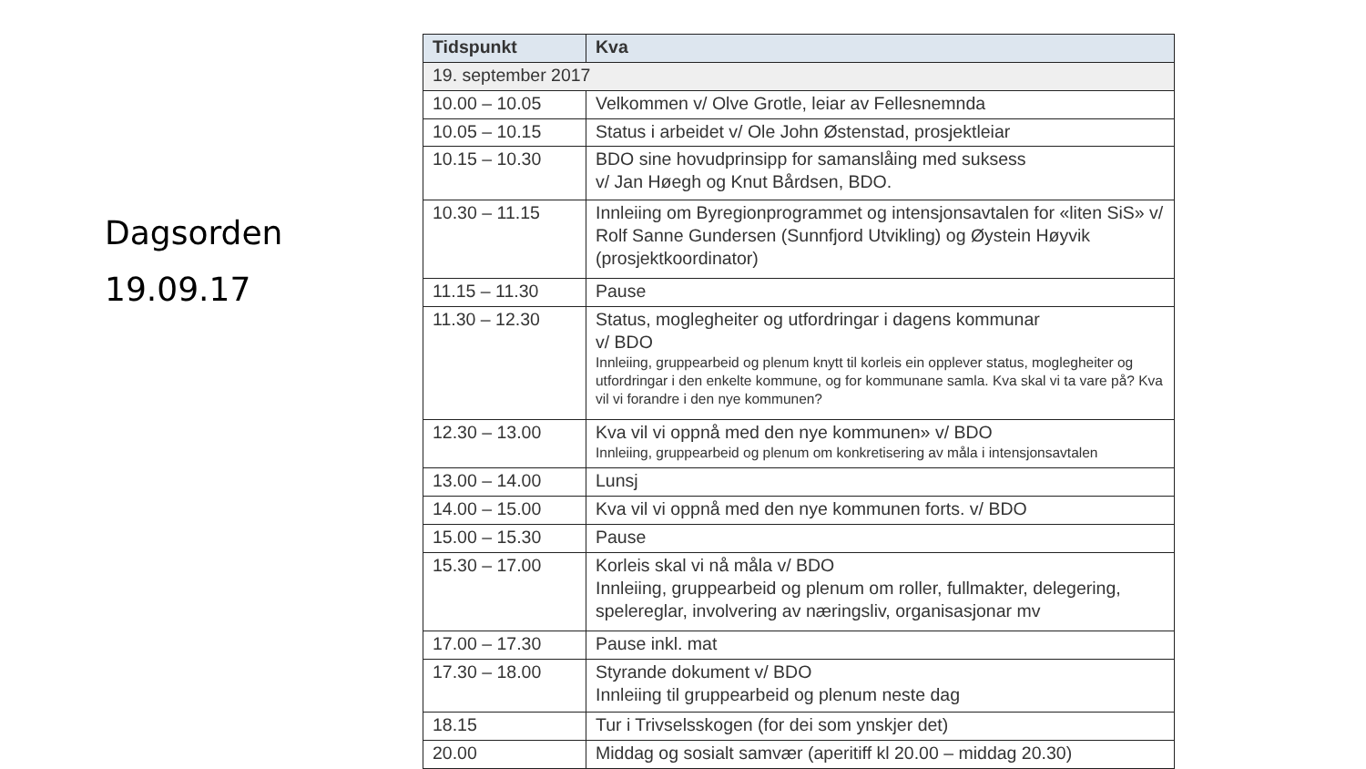Dagsorden
19.09.17
| Tidspunkt | Kva |
| --- | --- |
| 19. september 2017 | |
| 10.00 – 10.05 | Velkommen v/ Olve Grotle, leiar av Fellesnemnda |
| 10.05 – 10.15 | Status i arbeidet v/ Ole John Østenstad, prosjektleiar |
| 10.15 – 10.30 | BDO sine hovudprinsipp for samanslåing med suksess v/ Jan Høegh og Knut Bårdsen, BDO. |
| 10.30 – 11.15 | Innleiing om Byregionprogrammet og intensjonsavtalen for «liten SiS» v/ Rolf Sanne Gundersen (Sunnfjord Utvikling) og Øystein Høyvik (prosjektkoordinator) |
| 11.15 – 11.30 | Pause |
| 11.30 – 12.30 | Status, moglegheiter og utfordringar i dagens kommunar v/ BDO Innleiing, gruppearbeid og plenum knytt til korleis ein opplever status, moglegheiter og utfordringar i den enkelte kommune, og for kommunane samla. Kva skal vi ta vare på? Kva vil vi forandre i den nye kommunen? |
| 12.30 – 13.00 | Kva vil vi oppnå med den nye kommunen» v/ BDO Innleiing, gruppearbeid og plenum om konkretisering av måla i intensjonsavtalen |
| 13.00 – 14.00 | Lunsj |
| 14.00 – 15.00 | Kva vil vi oppnå med den nye kommunen forts. v/ BDO |
| 15.00 – 15.30 | Pause |
| 15.30 – 17.00 | Korleis skal vi nå måla v/ BDO Innleiing, gruppearbeid og plenum om roller, fullmakter, delegering, spelereglar, involvering av næringsliv, organisasjonar mv |
| 17.00 – 17.30 | Pause inkl. mat |
| 17.30 – 18.00 | Styrande dokument v/ BDO Innleiing til gruppearbeid og plenum neste dag |
| 18.15 | Tur i Trivselsskogen (for dei som ynskjer det) |
| 20.00 | Middag og sosialt samvær (aperitiff kl 20.00 – middag 20.30) |